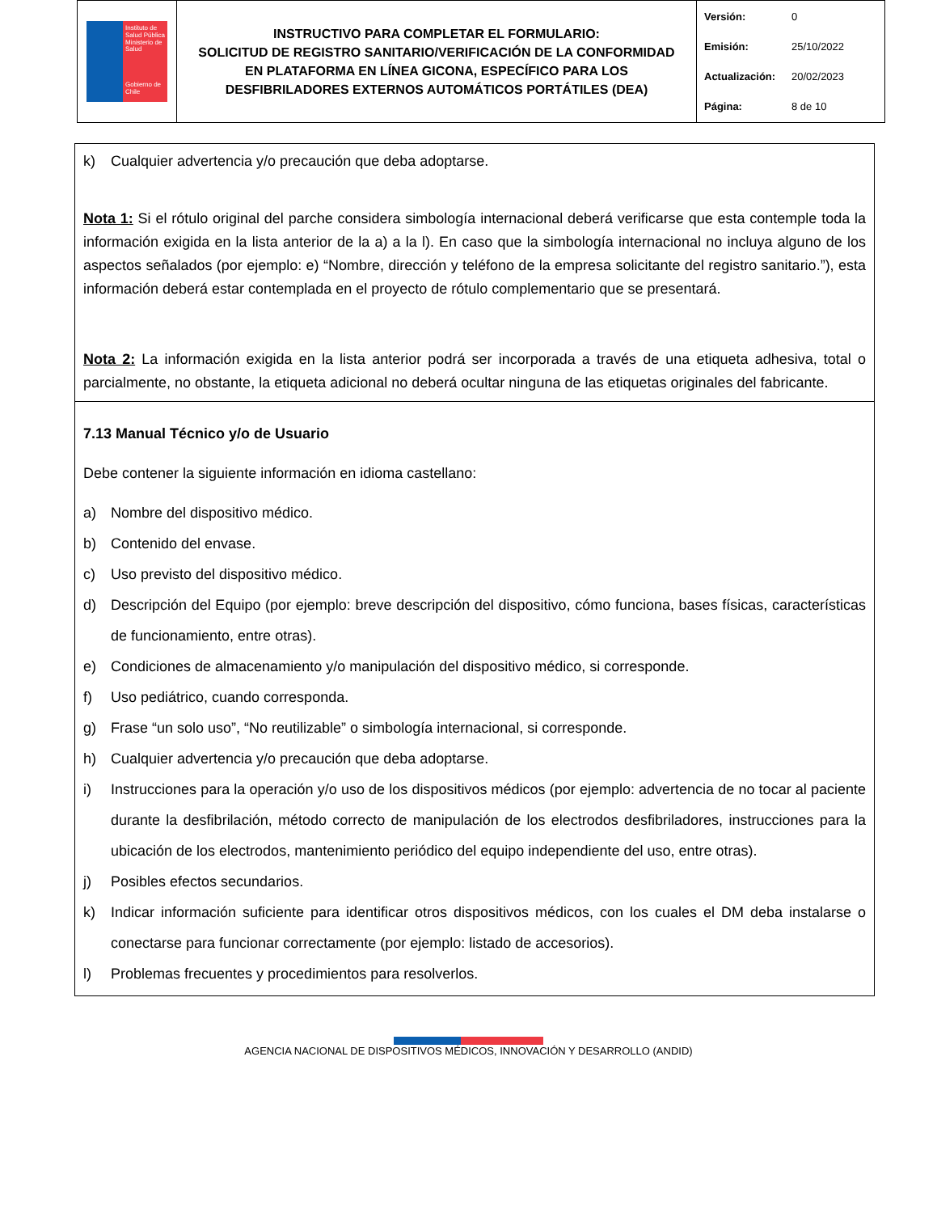| Instituto de Salud Pública Ministerio de Salud Gobierno de Chile | INSTRUCTIVO PARA COMPLETAR EL FORMULARIO: SOLICITUD DE REGISTRO SANITARIO/VERIFICACIÓN DE LA CONFORMIDAD EN PLATAFORMA EN LÍNEA GICONA, ESPECÍFICO PARA LOS DESFIBRILADORES EXTERNOS AUTOMÁTICOS PORTÁTILES (DEA) | Versión: 0 Emisión: 25/10/2022 Actualización: 20/02/2023 Página: 8 de 10 |
k) Cualquier advertencia y/o precaución que deba adoptarse.
Nota 1: Si el rótulo original del parche considera simbología internacional deberá verificarse que esta contemple toda la información exigida en la lista anterior de la a) a la l). En caso que la simbología internacional no incluya alguno de los aspectos señalados (por ejemplo: e) “Nombre, dirección y teléfono de la empresa solicitante del registro sanitario.”), esta información deberá estar contemplada en el proyecto de rótulo complementario que se presentará.
Nota 2: La información exigida en la lista anterior podrá ser incorporada a través de una etiqueta adhesiva, total o parcialmente, no obstante, la etiqueta adicional no deberá ocultar ninguna de las etiquetas originales del fabricante.
7.13 Manual Técnico y/o de Usuario
Debe contener la siguiente información en idioma castellano:
a) Nombre del dispositivo médico.
b) Contenido del envase.
c) Uso previsto del dispositivo médico.
d) Descripción del Equipo (por ejemplo: breve descripción del dispositivo, cómo funciona, bases físicas, características de funcionamiento, entre otras).
e) Condiciones de almacenamiento y/o manipulación del dispositivo médico, si corresponde.
f) Uso pediátrico, cuando corresponda.
g) Frase “un solo uso”, “No reutilizable” o simbología internacional, si corresponde.
h) Cualquier advertencia y/o precaución que deba adoptarse.
i) Instrucciones para la operación y/o uso de los dispositivos médicos (por ejemplo: advertencia de no tocar al paciente durante la desfibrilación, método correcto de manipulación de los electrodos desfibriladores, instrucciones para la ubicación de los electrodos, mantenimiento periódico del equipo independiente del uso, entre otras).
j) Posibles efectos secundarios.
k) Indicar información suficiente para identificar otros dispositivos médicos, con los cuales el DM deba instalarse o conectarse para funcionar correctamente (por ejemplo: listado de accesorios).
l) Problemas frecuentes y procedimientos para resolverlos.
AGENCIA NACIONAL DE DISPOSITIVOS MÉDICOS, INNOVACIÓN Y DESARROLLO (ANDID)